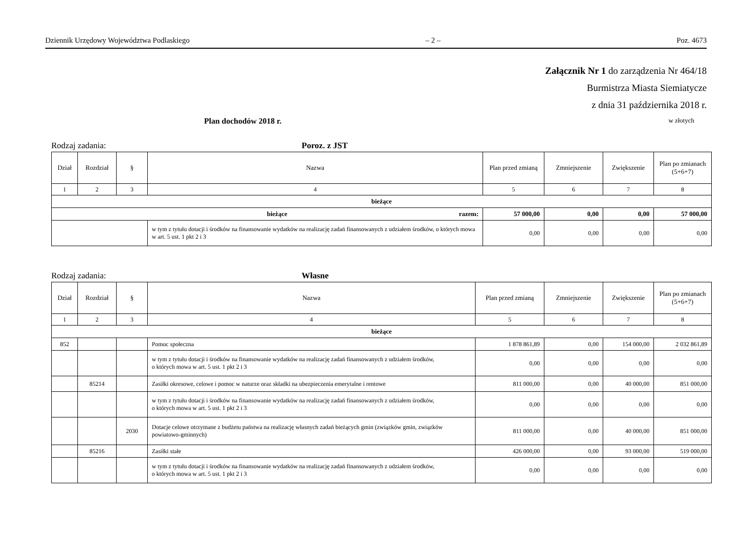Dziennik Urzędowy Województwa Podlaskiego – 2 – Poz. 4673
Załącznik Nr 1 do zarządzenia Nr 464/18
Burmistrza Miasta Siemiatycze
z dnia 31 października 2018 r.
Plan dochodów 2018 r. w złotych
Rodzaj zadania: Poroz. z JST
| Dział | Rozdział | § | Nazwa | Plan przed zmianą | Zmniejszenie | Zwiększenie | Plan po zmianach (5+6+7) |
| --- | --- | --- | --- | --- | --- | --- | --- |
| 1 | 2 | 3 | 4 | 5 | 6 | 7 | 8 |
| bieżące | | | | | | | |
| bieżące razem: | | | | 57 000,00 | 0,00 | 0,00 | 57 000,00 |
| | | | w tym z tytułu dotacji i środków na finansowanie wydatków na realizację zadań finansowanych z udziałem środków, o których mowa w art. 5 ust. 1 pkt 2 i 3 | 0,00 | 0,00 | 0,00 | 0,00 |
Rodzaj zadania: Własne
| Dział | Rozdział | § | Nazwa | Plan przed zmianą | Zmniejszenie | Zwiększenie | Plan po zmianach (5+6+7) |
| --- | --- | --- | --- | --- | --- | --- | --- |
| 1 | 2 | 3 | 4 | 5 | 6 | 7 | 8 |
| bieżące | | | | | | | |
| 852 | | | Pomoc społeczna | 1 878 861,89 | 0,00 | 154 000,00 | 2 032 861,89 |
| | | | w tym z tytułu dotacji i środków na finansowanie wydatków na realizację zadań finansowanych z udziałem środków, o których mowa w art. 5 ust. 1 pkt 2 i 3 | 0,00 | 0,00 | 0,00 | 0,00 |
| | 85214 | | Zasiłki okresowe, celowe i pomoc w naturze oraz składki na ubezpieczenia emerytalne i rentowe | 811 000,00 | 0,00 | 40 000,00 | 851 000,00 |
| | | | w tym z tytułu dotacji i środków na finansowanie wydatków na realizację zadań finansowanych z udziałem środków, o których mowa w art. 5 ust. 1 pkt 2 i 3 | 0,00 | 0,00 | 0,00 | 0,00 |
| | | 2030 | Dotacje celowe otrzymane z budżetu państwa na realizację własnych zadań bieżących gmin (związków gmin, związków powiatowo-gminnych) | 811 000,00 | 0,00 | 40 000,00 | 851 000,00 |
| | 85216 | | Zasiłki stałe | 426 000,00 | 0,00 | 93 000,00 | 519 000,00 |
| | | | w tym z tytułu dotacji i środków na finansowanie wydatków na realizację zadań finansowanych z udziałem środków, o których mowa w art. 5 ust. 1 pkt 2 i 3 | 0,00 | 0,00 | 0,00 | 0,00 |